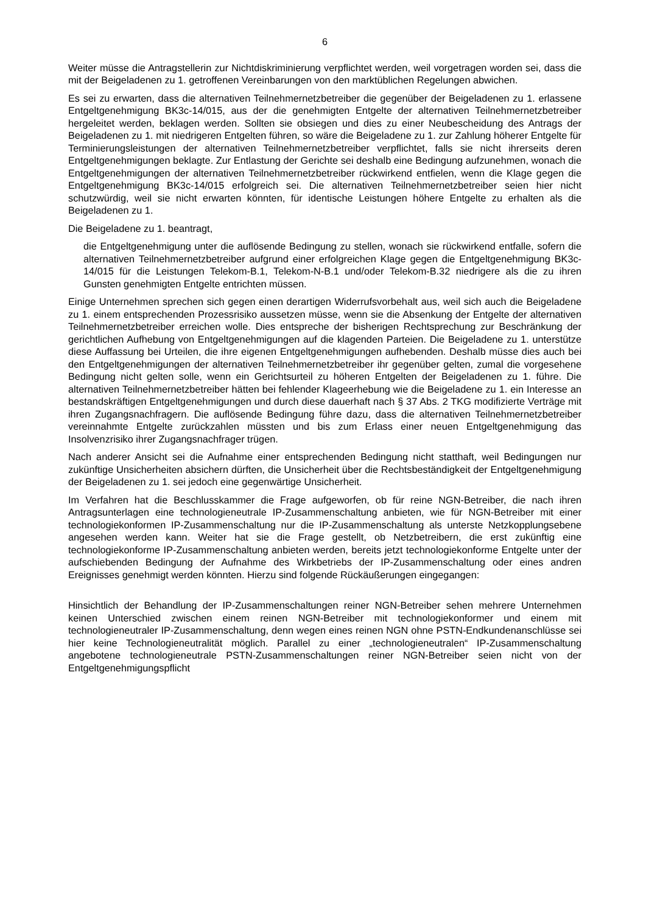6
Weiter müsse die Antragstellerin zur Nichtdiskriminierung verpflichtet werden, weil vorgetragen worden sei, dass die mit der Beigeladenen zu 1. getroffenen Vereinbarungen von den marktüblichen Regelungen abwichen.
Es sei zu erwarten, dass die alternativen Teilnehmernetzbetreiber die gegenüber der Beigeladenen zu 1. erlassene Entgeltgenehmigung BK3c-14/015, aus der die genehmigten Entgelte der alternativen Teilnehmernetzbetreiber hergeleitet werden, beklagen werden. Sollten sie obsiegen und dies zu einer Neubescheidung des Antrags der Beigeladenen zu 1. mit niedrigeren Entgelten führen, so wäre die Beigeladene zu 1. zur Zahlung höherer Entgelte für Terminierungsleistungen der alternativen Teilnehmernetzbetreiber verpflichtet, falls sie nicht ihrerseits deren Entgeltgenehmigungen beklagte. Zur Entlastung der Gerichte sei deshalb eine Bedingung aufzunehmen, wonach die Entgeltgenehmigungen der alternativen Teilnehmernetzbetreiber rückwirkend entfielen, wenn die Klage gegen die Entgeltgenehmigung BK3c-14/015 erfolgreich sei. Die alternativen Teilnehmernetzbetreiber seien hier nicht schutzwürdig, weil sie nicht erwarten könnten, für identische Leistungen höhere Entgelte zu erhalten als die Beigeladenen zu 1.
Die Beigeladene zu 1. beantragt,
die Entgeltgenehmigung unter die auflösende Bedingung zu stellen, wonach sie rückwirkend entfalle, sofern die alternativen Teilnehmernetzbetreiber aufgrund einer erfolgreichen Klage gegen die Entgeltgenehmigung BK3c-14/015 für die Leistungen Telekom-B.1, Telekom-N-B.1 und/oder Telekom-B.32 niedrigere als die zu ihren Gunsten genehmigten Entgelte entrichten müssen.
Einige Unternehmen sprechen sich gegen einen derartigen Widerrufsvorbehalt aus, weil sich auch die Beigeladene zu 1. einem entsprechenden Prozessrisiko aussetzen müsse, wenn sie die Absenkung der Entgelte der alternativen Teilnehmernetzbetreiber erreichen wolle. Dies entspreche der bisherigen Rechtsprechung zur Beschränkung der gerichtlichen Aufhebung von Entgeltgenehmigungen auf die klagenden Parteien. Die Beigeladene zu 1. unterstütze diese Auffassung bei Urteilen, die ihre eigenen Entgeltgenehmigungen aufhebenden. Deshalb müsse dies auch bei den Entgeltgenehmigungen der alternativen Teilnehmernetzbetreiber ihr gegenüber gelten, zumal die vorgesehene Bedingung nicht gelten solle, wenn ein Gerichtsurteil zu höheren Entgelten der Beigeladenen zu 1. führe. Die alternativen Teilnehmernetzbetreiber hätten bei fehlender Klageerhebung wie die Beigeladene zu 1. ein Interesse an bestandskräftigen Entgeltgenehmigungen und durch diese dauerhaft nach § 37 Abs. 2 TKG modifizierte Verträge mit ihren Zugangsnachfragern. Die auflösende Bedingung führe dazu, dass die alternativen Teilnehmernetzbetreiber vereinnahmte Entgelte zurückzahlen müssten und bis zum Erlass einer neuen Entgeltgenehmigung das Insolvenzrisiko ihrer Zugangsnachfrager trügen.
Nach anderer Ansicht sei die Aufnahme einer entsprechenden Bedingung nicht statthaft, weil Bedingungen nur zukünftige Unsicherheiten absichern dürften, die Unsicherheit über die Rechtsbeständigkeit der Entgeltgenehmigung der Beigeladenen zu 1. sei jedoch eine gegenwärtige Unsicherheit.
Im Verfahren hat die Beschlusskammer die Frage aufgeworfen, ob für reine NGN-Betreiber, die nach ihren Antragsunterlagen eine technologieneutrale IP-Zusammenschaltung anbieten, wie für NGN-Betreiber mit einer technologiekonformen IP-Zusammenschaltung nur die IP-Zusammenschaltung als unterste Netzkopplungsebene angesehen werden kann. Weiter hat sie die Frage gestellt, ob Netzbetreibern, die erst zukünftig eine technologiekonforme IP-Zusammenschaltung anbieten werden, bereits jetzt technologiekonforme Entgelte unter der aufschiebenden Bedingung der Aufnahme des Wirkbetriebs der IP-Zusammenschaltung oder eines andren Ereignisses genehmigt werden könnten. Hierzu sind folgende Rückäußerungen eingegangen:
Hinsichtlich der Behandlung der IP-Zusammenschaltungen reiner NGN-Betreiber sehen mehrere Unternehmen keinen Unterschied zwischen einem reinen NGN-Betreiber mit technologiekonformer und einem mit technologieneutraler IP-Zusammenschaltung, denn wegen eines reinen NGN ohne PSTN-Endkundenanschlüsse sei hier keine Technologieneutralität möglich. Parallel zu einer „technologieneutralen“ IP-Zusammenschaltung angebotene technologieneutrale PSTN-Zusammenschaltungen reiner NGN-Betreiber seien nicht von der Entgeltgenehmigungspflicht